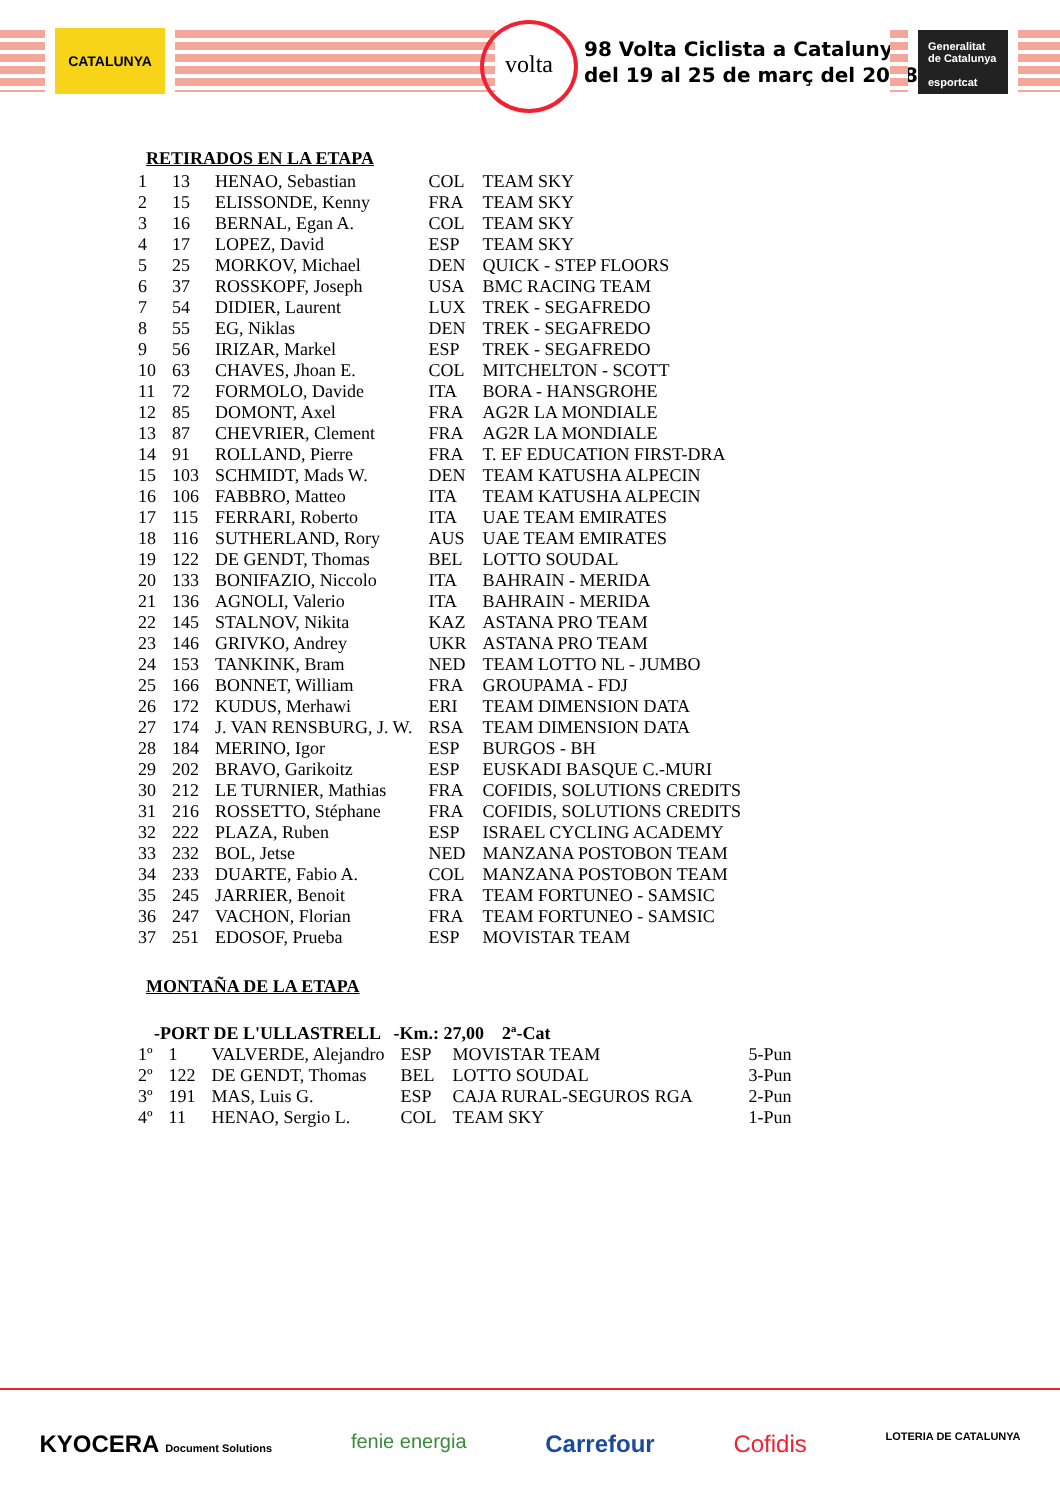CATALUNYA volta
98 Volta Ciclista a Catalunya
del 19 al 25 de març del 2018
Generalitat de Catalunya
esportcat
RETIRADOS EN LA ETAPA
| 1 | 13 | HENAO, Sebastian | COL | TEAM SKY |
| 2 | 15 | ELISSONDE, Kenny | FRA | TEAM SKY |
| 3 | 16 | BERNAL, Egan A. | COL | TEAM SKY |
| 4 | 17 | LOPEZ, David | ESP | TEAM SKY |
| 5 | 25 | MORKOV, Michael | DEN | QUICK - STEP FLOORS |
| 6 | 37 | ROSSKOPF, Joseph | USA | BMC RACING TEAM |
| 7 | 54 | DIDIER, Laurent | LUX | TREK - SEGAFREDO |
| 8 | 55 | EG, Niklas | DEN | TREK - SEGAFREDO |
| 9 | 56 | IRIZAR, Markel | ESP | TREK - SEGAFREDO |
| 10 | 63 | CHAVES, Jhoan E. | COL | MITCHELTON - SCOTT |
| 11 | 72 | FORMOLO, Davide | ITA | BORA - HANSGROHE |
| 12 | 85 | DOMONT, Axel | FRA | AG2R LA MONDIALE |
| 13 | 87 | CHEVRIER, Clement | FRA | AG2R LA MONDIALE |
| 14 | 91 | ROLLAND, Pierre | FRA | T. EF EDUCATION FIRST-DRA |
| 15 | 103 | SCHMIDT, Mads W. | DEN | TEAM KATUSHA ALPECIN |
| 16 | 106 | FABBRO, Matteo | ITA | TEAM KATUSHA ALPECIN |
| 17 | 115 | FERRARI, Roberto | ITA | UAE TEAM EMIRATES |
| 18 | 116 | SUTHERLAND, Rory | AUS | UAE TEAM EMIRATES |
| 19 | 122 | DE GENDT, Thomas | BEL | LOTTO SOUDAL |
| 20 | 133 | BONIFAZIO, Niccolo | ITA | BAHRAIN - MERIDA |
| 21 | 136 | AGNOLI, Valerio | ITA | BAHRAIN - MERIDA |
| 22 | 145 | STALNOV, Nikita | KAZ | ASTANA PRO TEAM |
| 23 | 146 | GRIVKO, Andrey | UKR | ASTANA PRO TEAM |
| 24 | 153 | TANKINK, Bram | NED | TEAM LOTTO NL - JUMBO |
| 25 | 166 | BONNET, William | FRA | GROUPAMA - FDJ |
| 26 | 172 | KUDUS, Merhawi | ERI | TEAM DIMENSION DATA |
| 27 | 174 | J. VAN RENSBURG, J. W. | RSA | TEAM DIMENSION DATA |
| 28 | 184 | MERINO, Igor | ESP | BURGOS - BH |
| 29 | 202 | BRAVO, Garikoitz | ESP | EUSKADI BASQUE C.-MURI |
| 30 | 212 | LE TURNIER, Mathias | FRA | COFIDIS, SOLUTIONS CREDITS |
| 31 | 216 | ROSSETTO, Stéphane | FRA | COFIDIS, SOLUTIONS CREDITS |
| 32 | 222 | PLAZA, Ruben | ESP | ISRAEL CYCLING ACADEMY |
| 33 | 232 | BOL, Jetse | NED | MANZANA POSTOBON TEAM |
| 34 | 233 | DUARTE, Fabio A. | COL | MANZANA POSTOBON TEAM |
| 35 | 245 | JARRIER, Benoit | FRA | TEAM FORTUNEO - SAMSIC |
| 36 | 247 | VACHON, Florian | FRA | TEAM FORTUNEO - SAMSIC |
| 37 | 251 | EDOSOF, Prueba | ESP | MOVISTAR TEAM |
MONTAÑA DE LA ETAPA
-PORT DE L'ULLASTRELL -Km.: 27,00 2ª-Cat
| 1º | 1 | VALVERDE, Alejandro | ESP | MOVISTAR TEAM | 5-Pun |
| 2º | 122 | DE GENDT, Thomas | BEL | LOTTO SOUDAL | 3-Pun |
| 3º | 191 | MAS, Luis G. | ESP | CAJA RURAL-SEGUROS RGA | 2-Pun |
| 4º | 11 | HENAO, Sergio L. | COL | TEAM SKY | 1-Pun |
KYOCERA Document Solutions fenie energia Carrefour Cofidis LOTERIA DE CATALUNYA